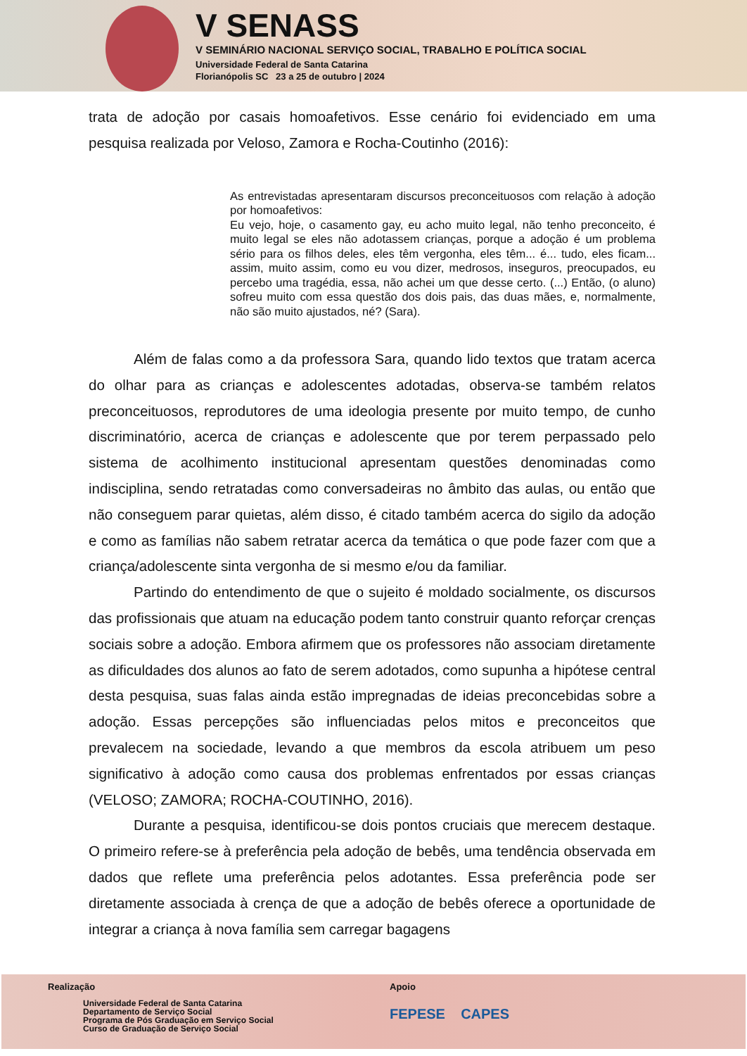V SENASS
V SEMINÁRIO NACIONAL SERVIÇO SOCIAL, TRABALHO E POLÍTICA SOCIAL
Universidade Federal de Santa Catarina
Florianópolis SC 23 a 25 de outubro | 2024
trata de adoção por casais homoafetivos. Esse cenário foi evidenciado em uma pesquisa realizada por Veloso, Zamora e Rocha-Coutinho (2016):
As entrevistadas apresentaram discursos preconceituosos com relação à adoção por homoafetivos:
Eu vejo, hoje, o casamento gay, eu acho muito legal, não tenho preconceito, é muito legal se eles não adotassem crianças, porque a adoção é um problema sério para os filhos deles, eles têm vergonha, eles têm... é... tudo, eles ficam... assim, muito assim, como eu vou dizer, medrosos, inseguros, preocupados, eu percebo uma tragédia, essa, não achei um que desse certo. (...) Então, (o aluno) sofreu muito com essa questão dos dois pais, das duas mães, e, normalmente, não são muito ajustados, né? (Sara).
Além de falas como a da professora Sara, quando lido textos que tratam acerca do olhar para as crianças e adolescentes adotadas, observa-se também relatos preconceituosos, reprodutores de uma ideologia presente por muito tempo, de cunho discriminatório, acerca de crianças e adolescente que por terem perpassado pelo sistema de acolhimento institucional apresentam questões denominadas como indisciplina, sendo retratadas como conversadeiras no âmbito das aulas, ou então que não conseguem parar quietas, além disso, é citado também acerca do sigilo da adoção e como as famílias não sabem retratar acerca da temática o que pode fazer com que a criança/adolescente sinta vergonha de si mesmo e/ou da familiar.
Partindo do entendimento de que o sujeito é moldado socialmente, os discursos das profissionais que atuam na educação podem tanto construir quanto reforçar crenças sociais sobre a adoção. Embora afirmem que os professores não associam diretamente as dificuldades dos alunos ao fato de serem adotados, como supunha a hipótese central desta pesquisa, suas falas ainda estão impregnadas de ideias preconcebidas sobre a adoção. Essas percepções são influenciadas pelos mitos e preconceitos que prevalecem na sociedade, levando a que membros da escola atribuem um peso significativo à adoção como causa dos problemas enfrentados por essas crianças (VELOSO; ZAMORA; ROCHA-COUTINHO, 2016).
Durante a pesquisa, identificou-se dois pontos cruciais que merecem destaque. O primeiro refere-se à preferência pela adoção de bebês, uma tendência observada em dados que reflete uma preferência pelos adotantes. Essa preferência pode ser diretamente associada à crença de que a adoção de bebês oferece a oportunidade de integrar a criança à nova família sem carregar bagagens
Realização
Universidade Federal de Santa Catarina
Departamento de Serviço Social
Programa de Pós Graduação em Serviço Social
Curso de Graduação de Serviço Social
Apoio
FEPESE CAPES